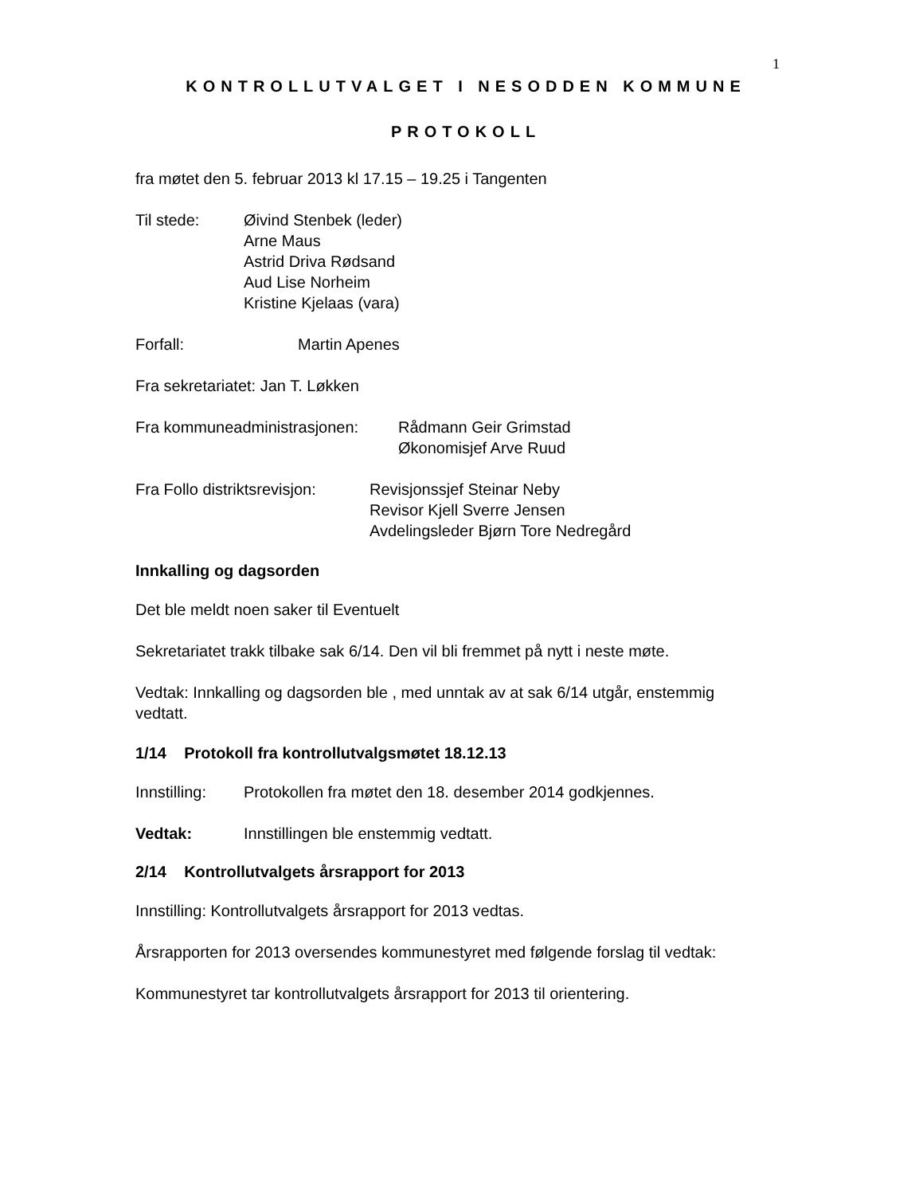1
KONTROLLUTVALGET I NESODDEN KOMMUNE
PROTOKOLL
fra møtet den 5. februar 2013 kl 17.15 – 19.25 i Tangenten
Til stede: Øivind Stenbek (leder)
Arne Maus
Astrid Driva Rødsand
Aud Lise Norheim
Kristine Kjelaas (vara)
Forfall: Martin Apenes
Fra sekretariatet: Jan T. Løkken
Fra kommuneadministrasjonen:
Rådmann Geir Grimstad
Økonomisjef Arve Ruud
Fra Follo distriktsrevisjon:
Revisjonssjef Steinar Neby
Revisor Kjell Sverre Jensen
Avdelingsleder Bjørn Tore Nedregård
Innkalling og dagsorden
Det ble meldt noen saker til Eventuelt
Sekretariatet trakk tilbake sak 6/14. Den vil bli fremmet på nytt i neste møte.
Vedtak: Innkalling og dagsorden ble , med unntak av at sak 6/14 utgår, enstemmig vedtatt.
1/14 Protokoll fra kontrollutvalgsmøtet 18.12.13
Innstilling:
Protokollen fra møtet den 18. desember 2014 godkjennes.
Vedtak: Innstillingen ble enstemmig vedtatt.
2/14 Kontrollutvalgets årsrapport for 2013
Innstilling: Kontrollutvalgets årsrapport for 2013 vedtas.
Årsrapporten for 2013 oversendes kommunestyret med følgende forslag til vedtak:
Kommunestyret tar kontrollutvalgets årsrapport for 2013 til orientering.